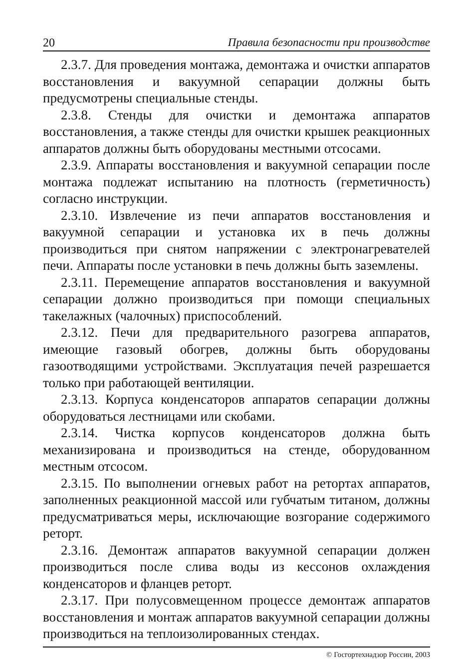20 Правила безопасности при производстве
2.3.7. Для проведения монтажа, демонтажа и очистки аппаратов восстановления и вакуумной сепарации должны быть предусмотрены специальные стенды.
2.3.8. Стенды для очистки и демонтажа аппаратов восстановления, а также стенды для очистки крышек реакционных аппаратов должны быть оборудованы местными отсосами.
2.3.9. Аппараты восстановления и вакуумной сепарации после монтажа подлежат испытанию на плотность (герметичность) согласно инструкции.
2.3.10. Извлечение из печи аппаратов восстановления и вакуумной сепарации и установка их в печь должны производиться при снятом напряжении с электронагревателей печи. Аппараты после установки в печь должны быть заземлены.
2.3.11. Перемещение аппаратов восстановления и вакуумной сепарации должно производиться при помощи специальных такелажных (чалочных) приспособлений.
2.3.12. Печи для предварительного разогрева аппаратов, имеющие газовый обогрев, должны быть оборудованы газоотводящими устройствами. Эксплуатация печей разрешается только при работающей вентиляции.
2.3.13. Корпуса конденсаторов аппаратов сепарации должны оборудоваться лестницами или скобами.
2.3.14. Чистка корпусов конденсаторов должна быть механизирована и производиться на стенде, оборудованном местным отсосом.
2.3.15. По выполнении огневых работ на ретортах аппаратов, заполненных реакционной массой или губчатым титаном, должны предусматриваться меры, исключающие возгорание содержимого реторт.
2.3.16. Демонтаж аппаратов вакуумной сепарации должен производиться после слива воды из кессонов охлаждения конденсаторов и фланцев реторт.
2.3.17. При полусовмещенном процессе демонтаж аппаратов восстановления и монтаж аппаратов вакуумной сепарации должны производиться на теплоизолированных стендах.
© Госгортехнадзор России, 2003